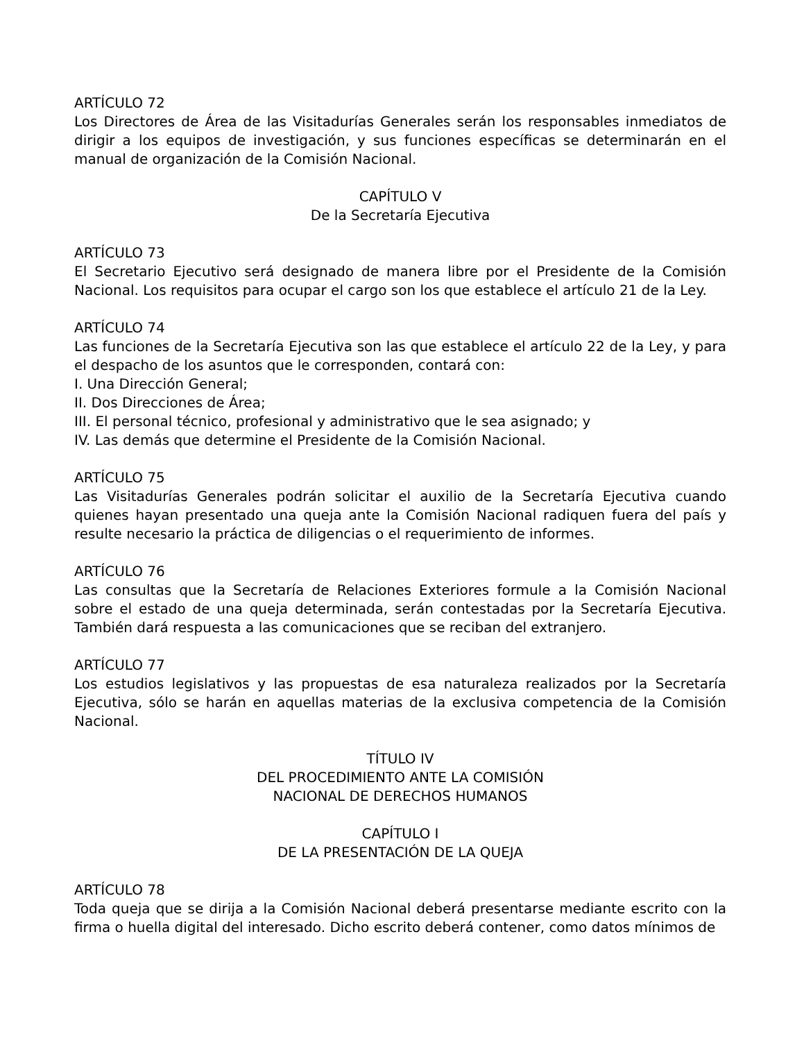ARTÍCULO 72
Los Directores de Área de las Visitadurías Generales serán los responsables inmediatos de dirigir a los equipos de investigación, y sus funciones específicas se determinarán en el manual de organización de la Comisión Nacional.
CAPÍTULO V
De la Secretaría Ejecutiva
ARTÍCULO 73
El Secretario Ejecutivo será designado de manera libre por el Presidente de la Comisión Nacional. Los requisitos para ocupar el cargo son los que establece el artículo 21 de la Ley.
ARTÍCULO 74
Las funciones de la Secretaría Ejecutiva son las que establece el artículo 22 de la Ley, y para el despacho de los asuntos que le corresponden, contará con:
I. Una Dirección General;
II. Dos Direcciones de Área;
III. El personal técnico, profesional y administrativo que le sea asignado; y
IV. Las demás que determine el Presidente de la Comisión Nacional.
ARTÍCULO 75
Las Visitadurías Generales podrán solicitar el auxilio de la Secretaría Ejecutiva cuando quienes hayan presentado una queja ante la Comisión Nacional radiquen fuera del país y resulte necesario la práctica de diligencias o el requerimiento de informes.
ARTÍCULO 76
Las consultas que la Secretaría de Relaciones Exteriores formule a la Comisión Nacional sobre el estado de una queja determinada, serán contestadas por la Secretaría Ejecutiva. También dará respuesta a las comunicaciones que se reciban del extranjero.
ARTÍCULO 77
Los estudios legislativos y las propuestas de esa naturaleza realizados por la Secretaría Ejecutiva, sólo se harán en aquellas materias de la exclusiva competencia de la Comisión Nacional.
TÍTULO IV
DEL PROCEDIMIENTO ANTE LA COMISIÓN
NACIONAL DE DERECHOS HUMANOS
CAPÍTULO I
DE LA PRESENTACIÓN DE LA QUEJA
ARTÍCULO 78
Toda queja que se dirija a la Comisión Nacional deberá presentarse mediante escrito con la firma o huella digital del interesado. Dicho escrito deberá contener, como datos mínimos de